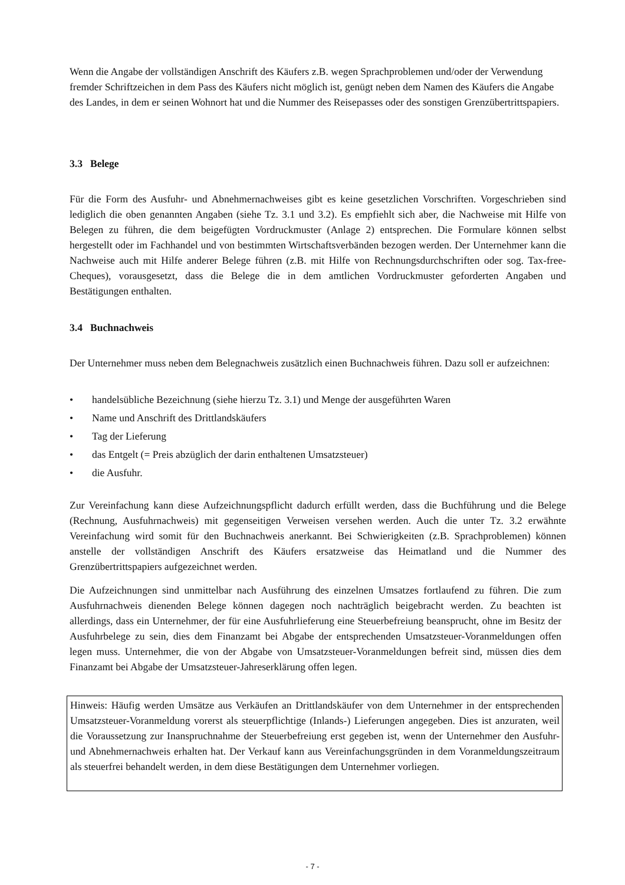Wenn die Angabe der vollständigen Anschrift des Käufers z.B. wegen Sprachproblemen und/oder der Verwendung fremder Schriftzeichen in dem Pass des Käufers nicht möglich ist, genügt neben dem Namen des Käufers die Angabe des Landes, in dem er seinen Wohnort hat und die Nummer des Reisepasses oder des sonstigen Grenzübertrittspapiers.
3.3 Belege
Für die Form des Ausfuhr- und Abnehmernachweises gibt es keine gesetzlichen Vorschriften. Vorgeschrieben sind lediglich die oben genannten Angaben (siehe Tz. 3.1 und 3.2). Es empfiehlt sich aber, die Nachweise mit Hilfe von Belegen zu führen, die dem beigefügten Vordruckmuster (Anlage 2) entsprechen. Die Formulare können selbst hergestellt oder im Fachhandel und von bestimmten Wirtschaftsverbänden bezogen werden. Der Unternehmer kann die Nachweise auch mit Hilfe anderer Belege führen (z.B. mit Hilfe von Rechnungsdurchschriften oder sog. Tax-free-Cheques), vorausgesetzt, dass die Belege die in dem amtlichen Vordruckmuster geforderten Angaben und Bestätigungen enthalten.
3.4 Buchnachweis
Der Unternehmer muss neben dem Belegnachweis zusätzlich einen Buchnachweis führen. Dazu soll er aufzeichnen:
• handelsübliche Bezeichnung (siehe hierzu Tz. 3.1) und Menge der ausgeführten Waren
• Name und Anschrift des Drittlandskäufers
• Tag der Lieferung
• das Entgelt (= Preis abzüglich der darin enthaltenen Umsatzsteuer)
• die Ausfuhr.
Zur Vereinfachung kann diese Aufzeichnungspflicht dadurch erfüllt werden, dass die Buchführung und die Belege (Rechnung, Ausfuhrnachweis) mit gegenseitigen Verweisen versehen werden. Auch die unter Tz. 3.2 erwähnte Vereinfachung wird somit für den Buchnachweis anerkannt. Bei Schwierigkeiten (z.B. Sprachproblemen) können anstelle der vollständigen Anschrift des Käufers ersatzweise das Heimatland und die Nummer des Grenzübertrittspapiers aufgezeichnet werden.
Die Aufzeichnungen sind unmittelbar nach Ausführung des einzelnen Umsatzes fortlaufend zu führen. Die zum Ausfuhrnachweis dienenden Belege können dagegen noch nachträglich beigebracht werden. Zu beachten ist allerdings, dass ein Unternehmer, der für eine Ausfuhrlieferung eine Steuerbefreiung beansprucht, ohne im Besitz der Ausfuhrbelege zu sein, dies dem Finanzamt bei Abgabe der entsprechenden Umsatzsteuer-Voranmeldungen offen legen muss. Unternehmer, die von der Abgabe von Umsatzsteuer-Voranmeldungen befreit sind, müssen dies dem Finanzamt bei Abgabe der Umsatzsteuer-Jahreserklärung offen legen.
Hinweis: Häufig werden Umsätze aus Verkäufen an Drittlandskäufer von dem Unternehmer in der entsprechenden Umsatzsteuer-Voranmeldung vorerst als steuerpflichtige (Inlands-) Lieferungen angegeben. Dies ist anzuraten, weil die Voraussetzung zur Inanspruchnahme der Steuerbefreiung erst gegeben ist, wenn der Unternehmer den Ausfuhr- und Abnehmernachweis erhalten hat. Der Verkauf kann aus Vereinfachungsgründen in dem Voranmeldungszeitraum als steuerfrei behandelt werden, in dem diese Bestätigungen dem Unternehmer vorliegen.
- 7 -